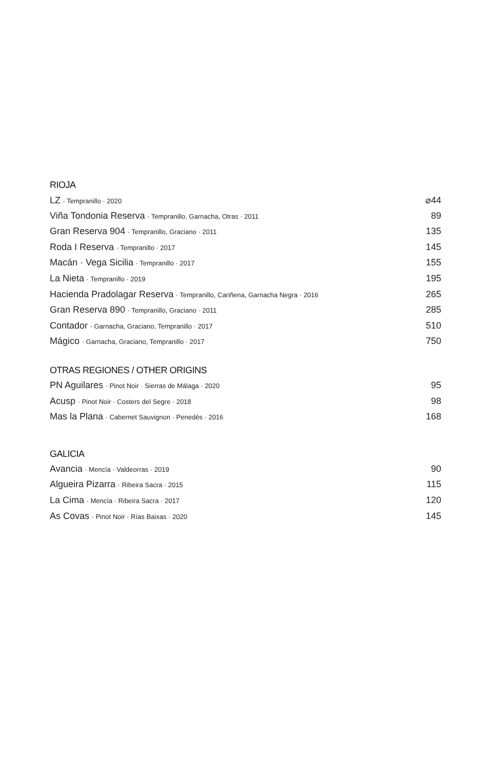RIOJA
LZ · Tempranillo · 2020 ⌀44
Viña Tondonia Reserva · Tempranillo, Garnacha, Otras · 2011 89
Gran Reserva 904 · Tempranillo, Graciano · 2011 135
Roda I Reserva · Tempranillo · 2017 145
Macán · Vega Sicilia · Tempranillo · 2017 155
La Nieta · Tempranillo · 2019 195
Hacienda Pradolagar Reserva · Tempranillo, Cariñena, Garnacha Negra · 2016 265
Gran Reserva 890 · Tempranillo, Graciano · 2011 285
Contador · Garnacha, Graciano, Tempranillo · 2017 510
Mágico · Garnacha, Graciano, Tempranillo · 2017 750
OTRAS REGIONES / OTHER ORIGINS
PN Aguilares · Pinot Noir · Sierras de Málaga · 2020 95
Acusp · Pinot Noir · Costers del Segre · 2018 98
Mas la Plana · Cabernet Sauvignon · Penedés · 2016 168
GALICIA
Avancia · Mencía · Valdeorras · 2019 90
Algueira Pizarra · Ribeira Sacra · 2015 115
La Cima · Mencía · Ribeira Sacra · 2017 120
As Covas · Pinot Noir · Rías Baixas · 2020 145